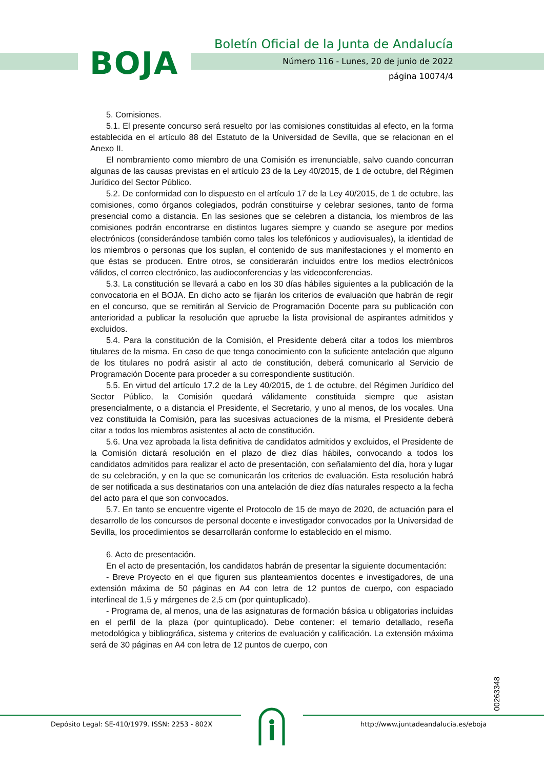BOJA
Boletín Oficial de la Junta de Andalucía
Número 116 - Lunes, 20 de junio de 2022
página 10074/4
5. Comisiones.
5.1. El presente concurso será resuelto por las comisiones constituidas al efecto, en la forma establecida en el artículo 88 del Estatuto de la Universidad de Sevilla, que se relacionan en el Anexo II.
El nombramiento como miembro de una Comisión es irrenunciable, salvo cuando concurran algunas de las causas previstas en el artículo 23 de la Ley 40/2015, de 1 de octubre, del Régimen Jurídico del Sector Público.
5.2. De conformidad con lo dispuesto en el artículo 17 de la Ley 40/2015, de 1 de octubre, las comisiones, como órganos colegiados, podrán constituirse y celebrar sesiones, tanto de forma presencial como a distancia. En las sesiones que se celebren a distancia, los miembros de las comisiones podrán encontrarse en distintos lugares siempre y cuando se asegure por medios electrónicos (considerándose también como tales los telefónicos y audiovisuales), la identidad de los miembros o personas que los suplan, el contenido de sus manifestaciones y el momento en que éstas se producen. Entre otros, se considerarán incluidos entre los medios electrónicos válidos, el correo electrónico, las audioconferencias y las videoconferencias.
5.3. La constitución se llevará a cabo en los 30 días hábiles siguientes a la publicación de la convocatoria en el BOJA. En dicho acto se fijarán los criterios de evaluación que habrán de regir en el concurso, que se remitirán al Servicio de Programación Docente para su publicación con anterioridad a publicar la resolución que apruebe la lista provisional de aspirantes admitidos y excluidos.
5.4. Para la constitución de la Comisión, el Presidente deberá citar a todos los miembros titulares de la misma. En caso de que tenga conocimiento con la suficiente antelación que alguno de los titulares no podrá asistir al acto de constitución, deberá comunicarlo al Servicio de Programación Docente para proceder a su correspondiente sustitución.
5.5. En virtud del artículo 17.2 de la Ley 40/2015, de 1 de octubre, del Régimen Jurídico del Sector Público, la Comisión quedará válidamente constituida siempre que asistan presencialmente, o a distancia el Presidente, el Secretario, y uno al menos, de los vocales. Una vez constituida la Comisión, para las sucesivas actuaciones de la misma, el Presidente deberá citar a todos los miembros asistentes al acto de constitución.
5.6. Una vez aprobada la lista definitiva de candidatos admitidos y excluidos, el Presidente de la Comisión dictará resolución en el plazo de diez días hábiles, convocando a todos los candidatos admitidos para realizar el acto de presentación, con señalamiento del día, hora y lugar de su celebración, y en la que se comunicarán los criterios de evaluación. Esta resolución habrá de ser notificada a sus destinatarios con una antelación de diez días naturales respecto a la fecha del acto para el que son convocados.
5.7. En tanto se encuentre vigente el Protocolo de 15 de mayo de 2020, de actuación para el desarrollo de los concursos de personal docente e investigador convocados por la Universidad de Sevilla, los procedimientos se desarrollarán conforme lo establecido en el mismo.
6. Acto de presentación.
En el acto de presentación, los candidatos habrán de presentar la siguiente documentación:
- Breve Proyecto en el que figuren sus planteamientos docentes e investigadores, de una extensión máxima de 50 páginas en A4 con letra de 12 puntos de cuerpo, con espaciado interlineal de 1,5 y márgenes de 2,5 cm (por quintuplicado).
- Programa de, al menos, una de las asignaturas de formación básica u obligatorias incluidas en el perfil de la plaza (por quintuplicado). Debe contener: el temario detallado, reseña metodológica y bibliográfica, sistema y criterios de evaluación y calificación. La extensión máxima será de 30 páginas en A4 con letra de 12 puntos de cuerpo, con
00263348
Depósito Legal: SE-410/1979. ISSN: 2253 - 802X
http://www.juntadeandalucia.es/eboja